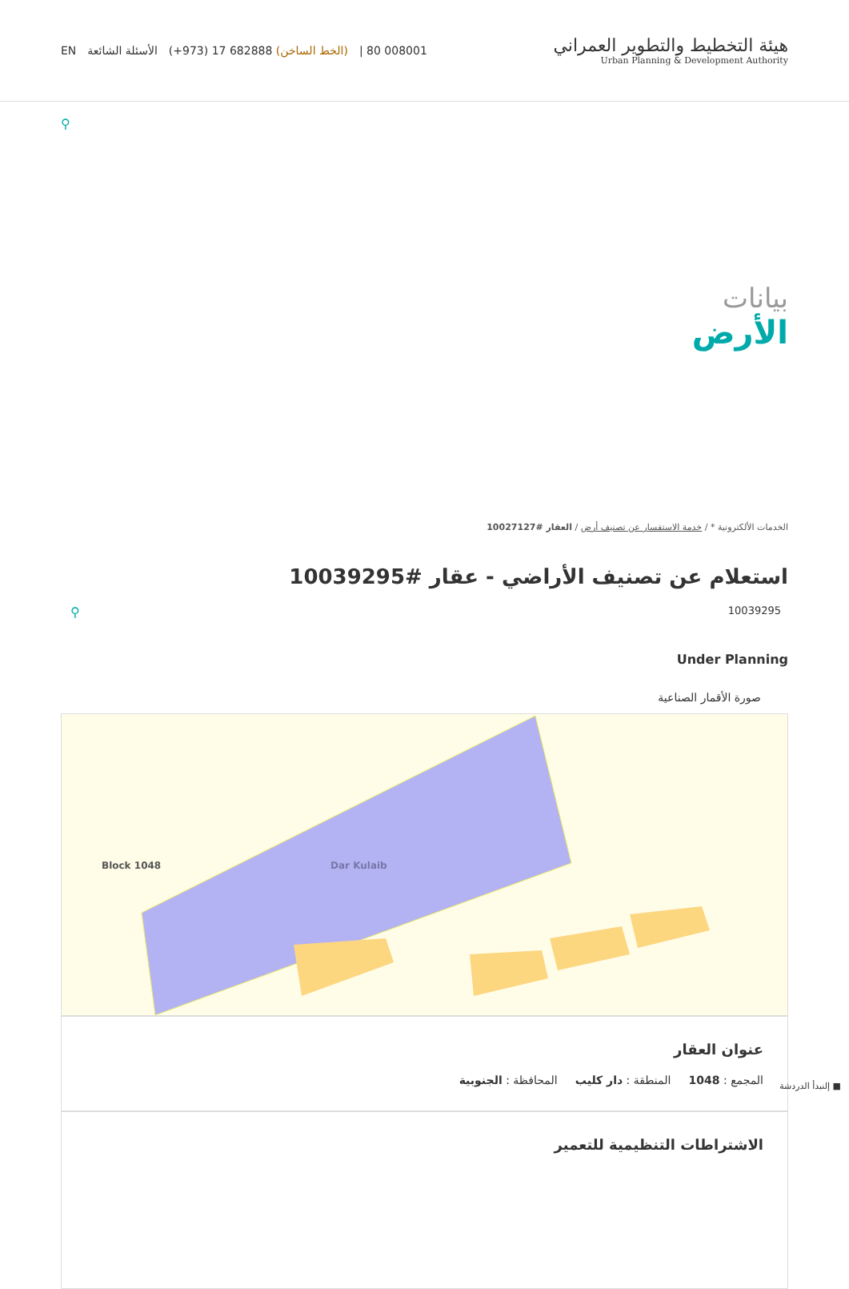EN الأسئلة الشائعة (+973) 17 682888 (الخط الساخن) | 80 008001
هيئة التخطيط والتطوير العمراني
Urban Planning & Development Authority
⚲
بيانات
الأرض
الخدمات الألكترونية * / خدمة الاستفسار عن تصنيف أرض / العقار #10027127
استعلام عن تصنيف الأراضي - عقار #10039295
⚲ 10039295
Under Planning
صورة الأقمار الصناعية
Block 1048
Dar Kulaib
عنوان العقار
المجمع : 1048 المنطقة : دار كليب المحافظة : الجنوبية
الاشتراطات التنظيمية للتعمير
إلنبدأ الدردشة ■